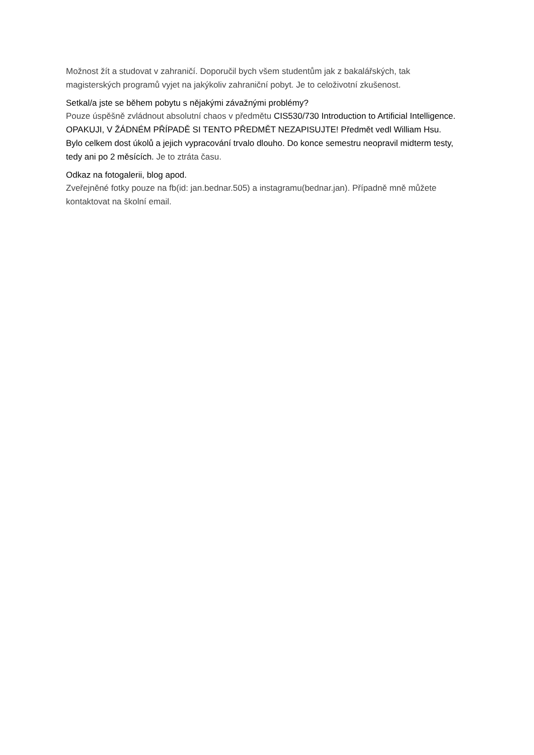Možnost žít a studovat v zahraničí. Doporučil bych všem studentům jak z bakalářských, tak magisterských programů vyjet na jakýkoliv zahraniční pobyt. Je to celoživotní zkušenost.
Setkal/a jste se během pobytu s nějakými závažnými problémy?
Pouze úspěšně zvládnout absolutní chaos v předmětu CIS530/730 Introduction to Artificial Intelligence. OPAKUJI, V ŽÁDNÉM PŘÍPADĚ SI TENTO PŘEDMĚT NEZAPISUJTE! Předmět vedl William Hsu. Bylo celkem dost úkolů a jejich vypracování trvalo dlouho. Do konce semestru neopravil midterm testy, tedy ani po 2 měsících. Je to ztráta času.
Odkaz na fotogalerii, blog apod.
Zveřejněné fotky pouze na fb(id: jan.bednar.505) a instagramu(bednar.jan). Případně mně můžete kontaktovat na školní email.